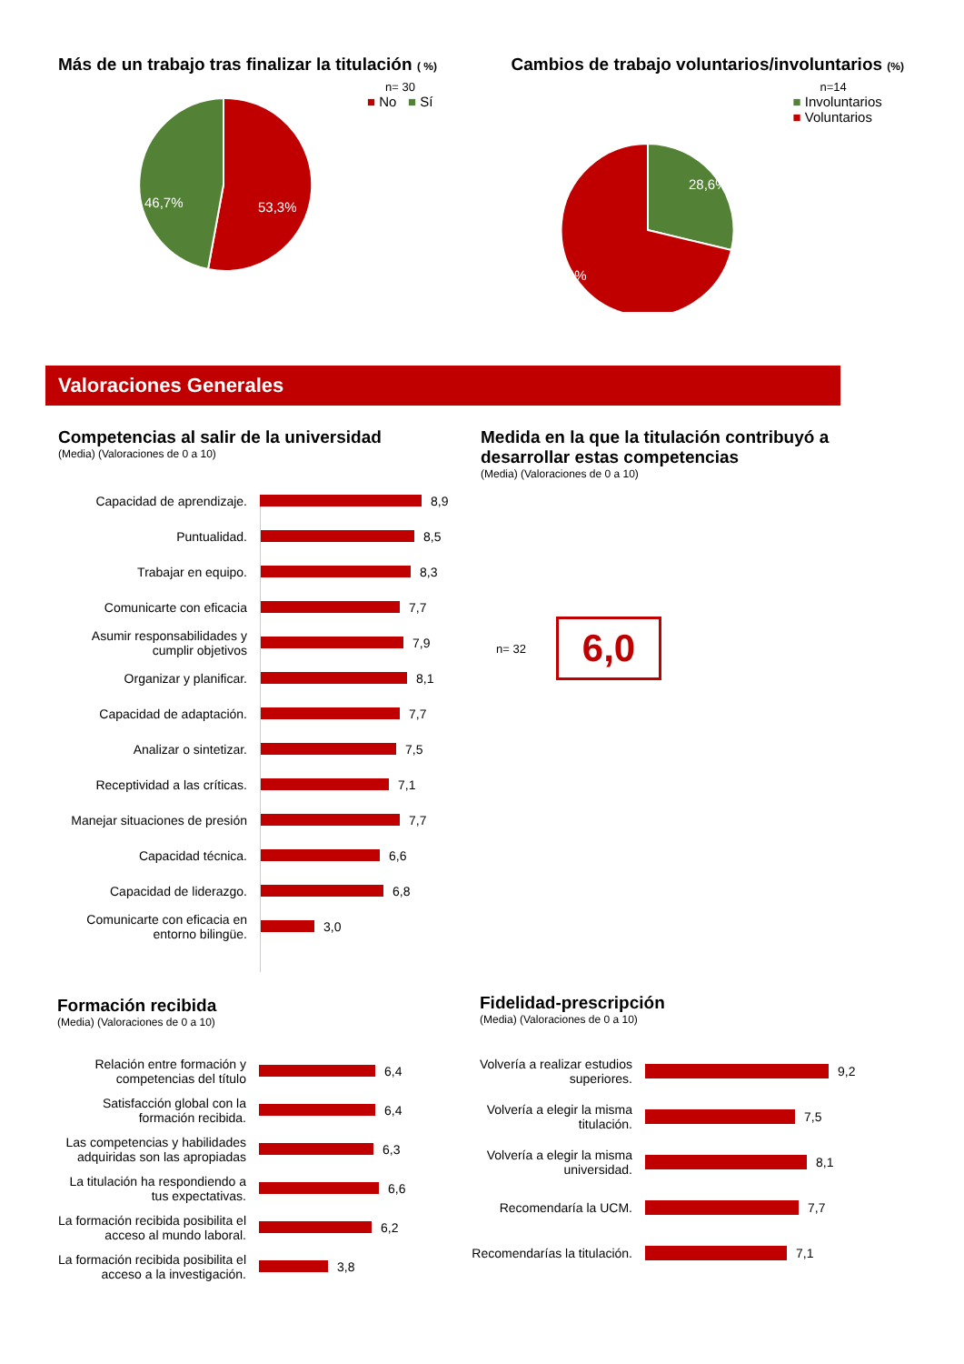Más de un trabajo tras finalizar la titulación ( %)
n= 30
53,3%
46,7%
■ No ■ Sí
Cambios de trabajo voluntarios/involuntarios (%)
n=14
28,6%
71,4%
■ Involuntarios
■ Voluntarios
Valoraciones Generales
Competencias al salir de la universidad
(Media) (Valoraciones de 0 a 10)
Capacidad de aprendizaje. 8,9
Puntualidad. 8,5
Trabajar en equipo. 8,3
Comunicarte con eficacia 7,7
Asumir responsabilidades y cumplir objetivos
7,9
Organizar y planificar. 8,1
Capacidad de adaptación. 7,7
Analizar o sintetizar. 7,5
Receptividad a las críticas.
7,1
Manejar situaciones de presión
7,7
Capacidad técnica. 6,6
Capacidad de liderazgo. 6,8
Comunicarte con eficacia en entorno bilingüe.
3,0
Medida en la que la titulación contribuyó a desarrollar estas competencias
(Media) (Valoraciones de 0 a 10)
n= 32
6,0
Formación recibida
(Media) (Valoraciones de 0 a 10)
Relación entre formación y competencias del título
6,4
Satisfacción global con la formación recibida.
6,4
Las competencias y habilidades adquiridas son las apropiadas
6,3
La titulación ha respondiendo a tus expectativas.
6,6
La formación recibida posibilita el acceso al mundo laboral.
6,2
La formación recibida posibilita el acceso a la investigación.
3,8
Fidelidad-prescripción
(Media) (Valoraciones de 0 a 10)
Volvería a realizar estudios superiores.
9,2
Volvería a elegir la misma titulación.
7,5
Volvería a elegir la misma universidad.
8,1
Recomendaría la UCM. 7,7
Recomendarías la titulación.
7,1